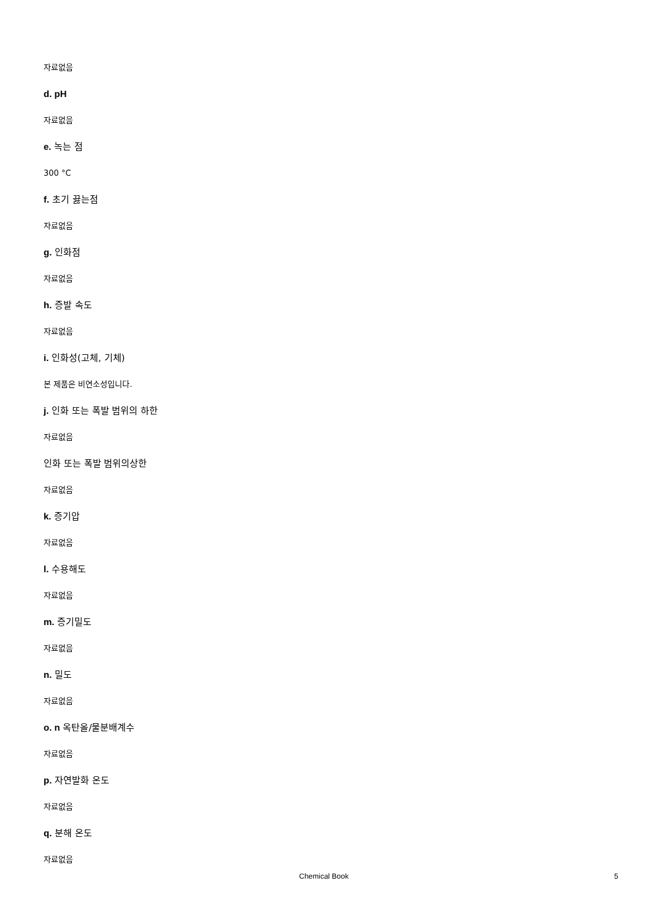자료없음
d. pH
자료없음
e. 녹는 점
300 °C
f. 초기 끓는점
자료없음
g. 인화점
자료없음
h. 증발 속도
자료없음
i. 인화성(고체, 기체)
본 제품은 비연소성입니다.
j. 인화 또는 폭발 범위의 하한
자료없음
인화 또는 폭발 범위의상한
자료없음
k. 증기압
자료없음
l. 수용해도
자료없음
m. 증기밀도
자료없음
n. 밀도
자료없음
o. n 옥탄올/물분배계수
자료없음
p. 자연발화 온도
자료없음
q. 분해 온도
자료없음
Chemical Book 5